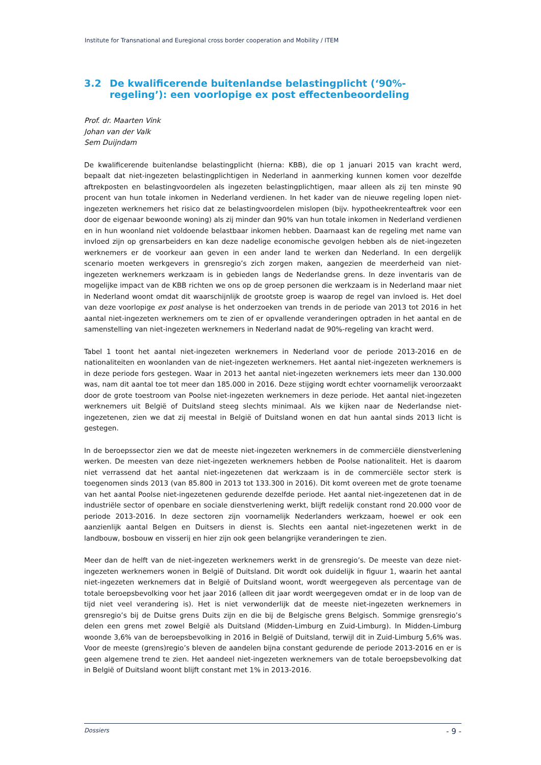Institute for Transnational and Euregional cross border cooperation and Mobility / ITEM
3.2 De kwalificerende buitenlandse belastingplicht (‘90%-regeling’): een voorlopige ex post effectenbeoordeling
Prof. dr. Maarten Vink
Johan van der Valk
Sem Duijndam
De kwalificerende buitenlandse belastingplicht (hierna: KBB), die op 1 januari 2015 van kracht werd, bepaalt dat niet-ingezeten belastingplichtigen in Nederland in aanmerking kunnen komen voor dezelfde aftrekposten en belastingvoordelen als ingezeten belastingplichtigen, maar alleen als zij ten minste 90 procent van hun totale inkomen in Nederland verdienen. In het kader van de nieuwe regeling lopen niet-ingezeten werknemers het risico dat ze belastingvoordelen mislopen (bijv. hypotheekrenteaftrek voor een door de eigenaar bewoonde woning) als zij minder dan 90% van hun totale inkomen in Nederland verdienen en in hun woonland niet voldoende belastbaar inkomen hebben. Daarnaast kan de regeling met name van invloed zijn op grensarbeiders en kan deze nadelige economische gevolgen hebben als de niet-ingezeten werknemers er de voorkeur aan geven in een ander land te werken dan Nederland. In een dergelijk scenario moeten werkgevers in grensregio’s zich zorgen maken, aangezien de meerderheid van niet-ingezeten werknemers werkzaam is in gebieden langs de Nederlandse grens. In deze inventaris van de mogelijke impact van de KBB richten we ons op de groep personen die werkzaam is in Nederland maar niet in Nederland woont omdat dit waarschijnlijk de grootste groep is waarop de regel van invloed is. Het doel van deze voorlopige ex post analyse is het onderzoeken van trends in de periode van 2013 tot 2016 in het aantal niet-ingezeten werknemers om te zien of er opvallende veranderingen optraden in het aantal en de samenstelling van niet-ingezeten werknemers in Nederland nadat de 90%-regeling van kracht werd.
Tabel 1 toont het aantal niet-ingezeten werknemers in Nederland voor de periode 2013-2016 en de nationaliteiten en woonlanden van de niet-ingezeten werknemers. Het aantal niet-ingezeten werknemers is in deze periode fors gestegen. Waar in 2013 het aantal niet-ingezeten werknemers iets meer dan 130.000 was, nam dit aantal toe tot meer dan 185.000 in 2016. Deze stijging wordt echter voornamelijk veroorzaakt door de grote toestroom van Poolse niet-ingezeten werknemers in deze periode. Het aantal niet-ingezeten werknemers uit België of Duitsland steeg slechts minimaal. Als we kijken naar de Nederlandse niet-ingezetenen, zien we dat zij meestal in België of Duitsland wonen en dat hun aantal sinds 2013 licht is gestegen.
In de beroepssector zien we dat de meeste niet-ingezeten werknemers in de commerciële dienstverlening werken. De meesten van deze niet-ingezeten werknemers hebben de Poolse nationaliteit. Het is daarom niet verrassend dat het aantal niet-ingezetenen dat werkzaam is in de commerciële sector sterk is toegenomen sinds 2013 (van 85.800 in 2013 tot 133.300 in 2016). Dit komt overeen met de grote toename van het aantal Poolse niet-ingezetenen gedurende dezelfde periode. Het aantal niet-ingezetenen dat in de industriële sector of openbare en sociale dienstverlening werkt, blijft redelijk constant rond 20.000 voor de periode 2013-2016. In deze sectoren zijn voornamelijk Nederlanders werkzaam, hoewel er ook een aanzienlijk aantal Belgen en Duitsers in dienst is. Slechts een aantal niet-ingezetenen werkt in de landbouw, bosbouw en visserij en hier zijn ook geen belangrijke veranderingen te zien.
Meer dan de helft van de niet-ingezeten werknemers werkt in de grensregio’s. De meeste van deze niet-ingezeten werknemers wonen in België of Duitsland. Dit wordt ook duidelijk in figuur 1, waarin het aantal niet-ingezeten werknemers dat in België of Duitsland woont, wordt weergegeven als percentage van de totale beroepsbevolking voor het jaar 2016 (alleen dit jaar wordt weergegeven omdat er in de loop van de tijd niet veel verandering is). Het is niet verwonderlijk dat de meeste niet-ingezeten werknemers in grensregio’s bij de Duitse grens Duits zijn en die bij de Belgische grens Belgisch. Sommige grensregio’s delen een grens met zowel België als Duitsland (Midden-Limburg en Zuid-Limburg). In Midden-Limburg woonde 3,6% van de beroepsbevolking in 2016 in België of Duitsland, terwijl dit in Zuid-Limburg 5,6% was. Voor de meeste (grens)regio’s bleven de aandelen bijna constant gedurende de periode 2013-2016 en er is geen algemene trend te zien. Het aandeel niet-ingezeten werknemers van de totale beroepsbevolking dat in België of Duitsland woont blijft constant met 1% in 2013-2016.
Dossiers - 9 -